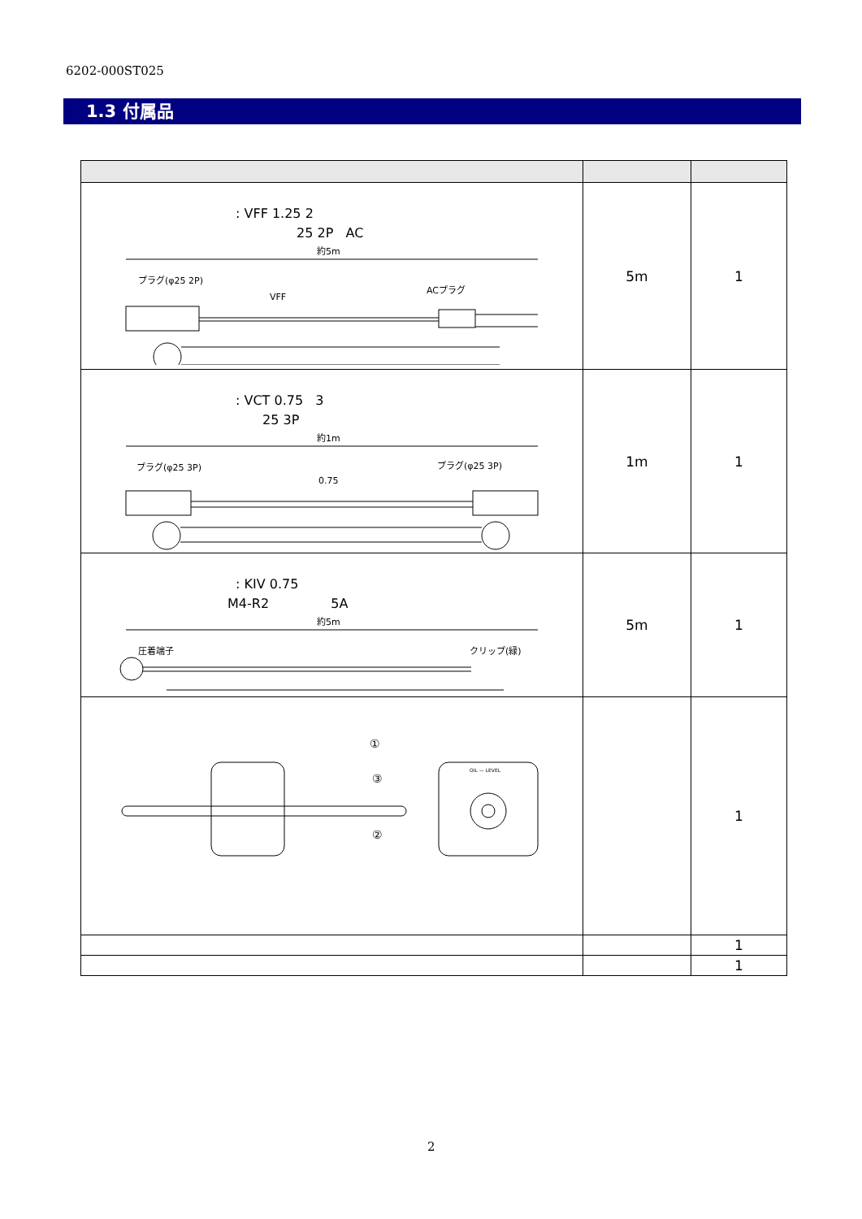6202-000ST025
1.3 付属品
| : VFF 1.25 2 25 2P AC 約5m プラグ(φ25 2P) VFF ACプラグ | 5m | 1 |
| : VCT 0.75 3 25 3P 約1m プラグ(φ25 3P) プラグ(φ25 3P) 0.75 | 1m | 1 |
| : KIV 0.75 M4-R2 5A 約5m 圧着端子 クリップ(緑) | 5m | 1 |
| ① ③ ② OIL — LEVEL | | 1 |
| | | 1 |
| | | 1 |
2